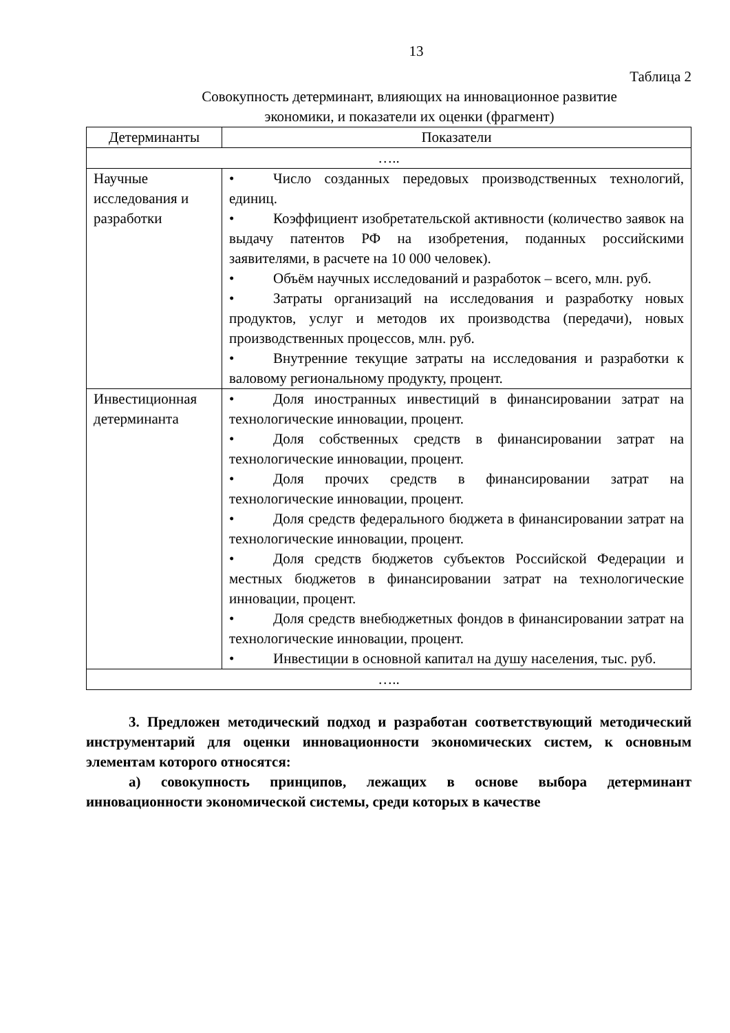13
Таблица 2
Совокупность детерминант, влияющих на инновационное развитие
экономики, и показатели их оценки (фрагмент)
| Детерминанты | Показатели |
| --- | --- |
| ….. | |
| Научные исследования и разработки | • Число созданных передовых производственных технологий, единиц. • Коэффициент изобретательской активности (количество заявок на выдачу патентов РФ на изобретения, поданных российскими заявителями, в расчете на 10 000 человек). • Объём научных исследований и разработок – всего, млн. руб. • Затраты организаций на исследования и разработку новых продуктов, услуг и методов их производства (передачи), новых производственных процессов, млн. руб. • Внутренние текущие затраты на исследования и разработки к валовому региональному продукту, процент. |
| Инвестиционная детерминанта | • Доля иностранных инвестиций в финансировании затрат на технологические инновации, процент. • Доля собственных средств в финансировании затрат на технологические инновации, процент. • Доля прочих средств в финансировании затрат на технологические инновации, процент. • Доля средств федерального бюджета в финансировании затрат на технологические инновации, процент. • Доля средств бюджетов субъектов Российской Федерации и местных бюджетов в финансировании затрат на технологические инновации, процент. • Доля средств внебюджетных фондов в финансировании затрат на технологические инновации, процент. • Инвестиции в основной капитал на душу населения, тыс. руб. |
| ….. | |
3. Предложен методический подход и разработан соответствующий методический инструментарий для оценки инновационности экономических систем, к основным элементам которого относятся:
а) совокупность принципов, лежащих в основе выбора детерминант инновационности экономической системы, среди которых в качестве